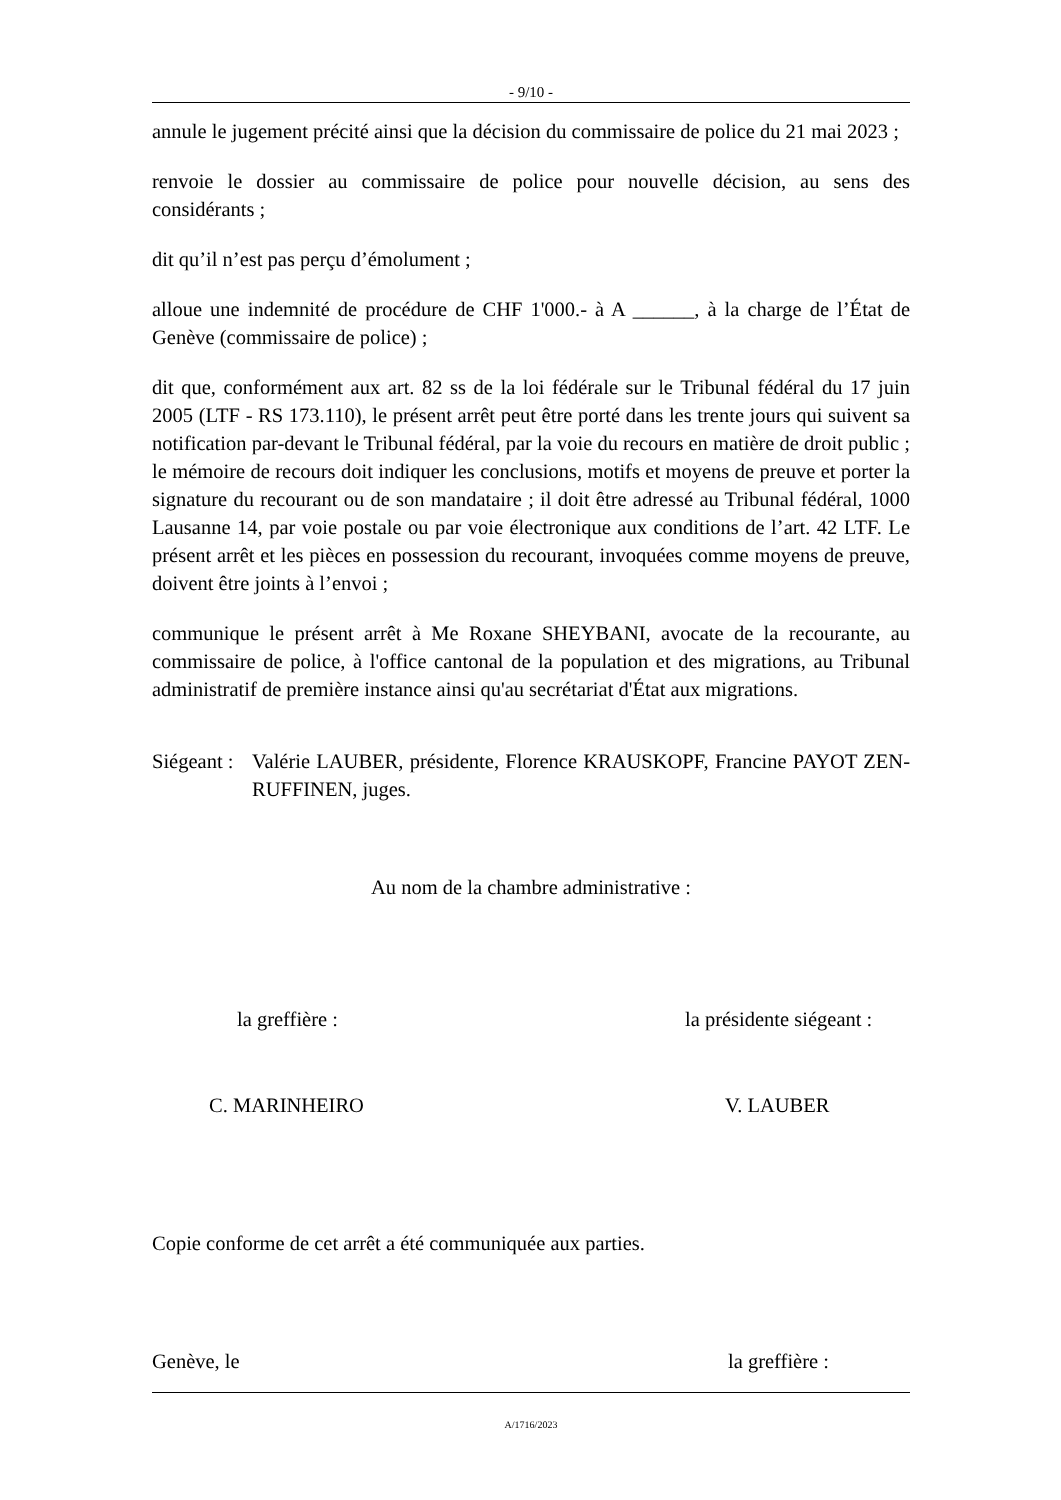- 9/10 -
annule le jugement précité ainsi que la décision du commissaire de police du 21 mai 2023 ;
renvoie le dossier au commissaire de police pour nouvelle décision, au sens des considérants ;
dit qu’il n’est pas perçu d’émolument ;
alloue une indemnité de procédure de CHF 1'000.- à A ______, à la charge de l’État de Genève (commissaire de police) ;
dit que, conformément aux art. 82 ss de la loi fédérale sur le Tribunal fédéral du 17 juin 2005 (LTF - RS 173.110), le présent arrêt peut être porté dans les trente jours qui suivent sa notification par-devant le Tribunal fédéral, par la voie du recours en matière de droit public ; le mémoire de recours doit indiquer les conclusions, motifs et moyens de preuve et porter la signature du recourant ou de son mandataire ; il doit être adressé au Tribunal fédéral, 1000 Lausanne 14, par voie postale ou par voie électronique aux conditions de l’art. 42 LTF. Le présent arrêt et les pièces en possession du recourant, invoquées comme moyens de preuve, doivent être joints à l’envoi ;
communique le présent arrêt à Me Roxane SHEYBANI, avocate de la recourante, au commissaire de police, à l'office cantonal de la population et des migrations, au Tribunal administratif de première instance ainsi qu'au secrétariat d'État aux migrations.
Siégeant :
Valérie LAUBER, présidente, Florence KRAUSKOPF, Francine PAYOT ZEN-RUFFINEN, juges.
Au nom de la chambre administrative :
la greffière : la présidente siégeant :
C. MARINHEIRO V. LAUBER
Copie conforme de cet arrêt a été communiquée aux parties.
Genève, le la greffière :
A/1716/2023